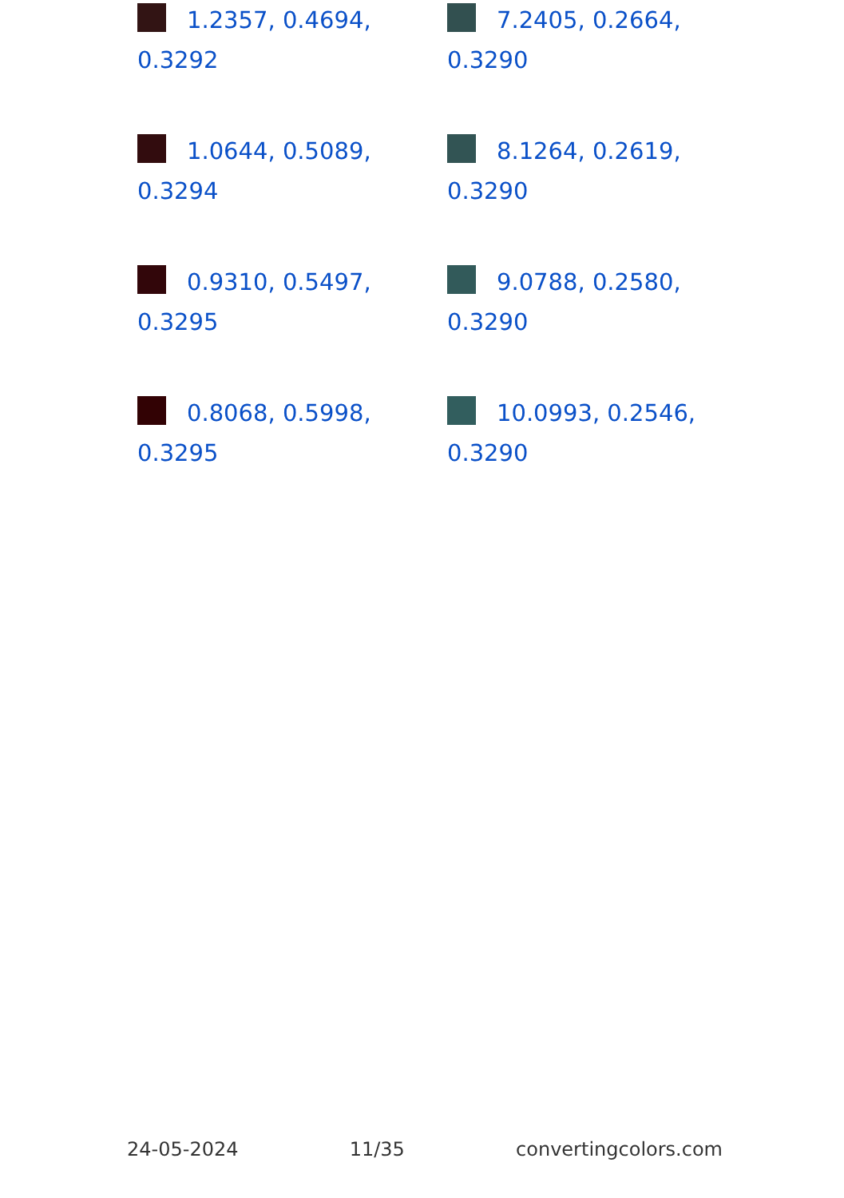1.2357, 0.4694,
0.3292
7.2405, 0.2664,
0.3290
1.0644, 0.5089,
0.3294
8.1264, 0.2619,
0.3290
0.9310, 0.5497,
0.3295
9.0788, 0.2580,
0.3290
0.8068, 0.5998,
0.3295
10.0993, 0.2546,
0.3290
24-05-2024 11/35 convertingcolors.com